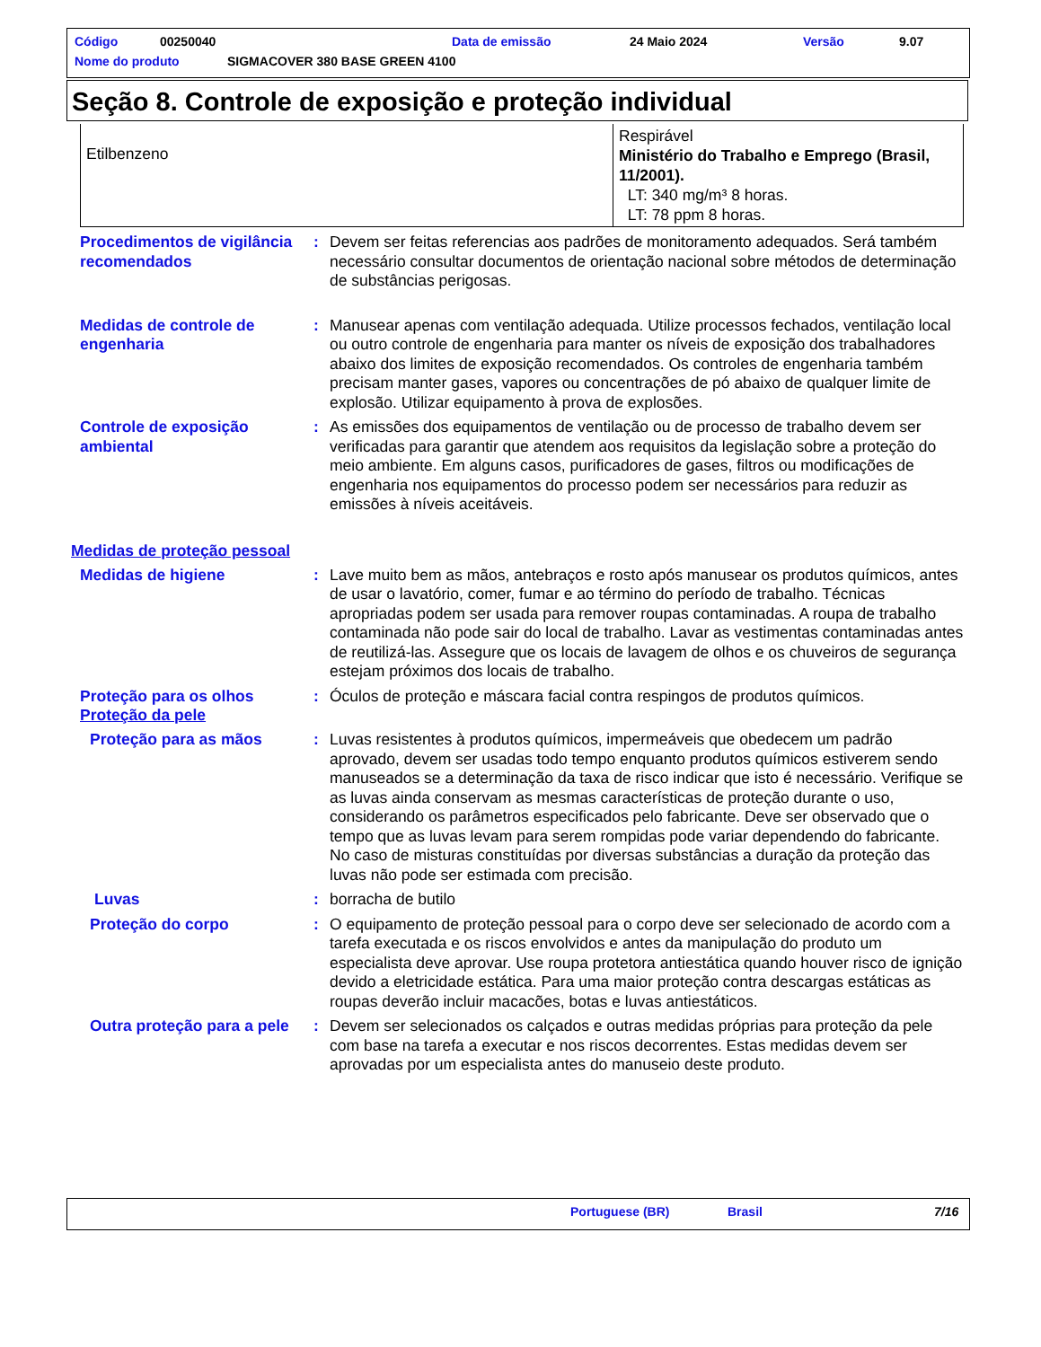Código 00250040 Data de emissão 24 Maio 2024 Versão 9.07
Nome do produto SIGMACOVER 380 BASE GREEN 4100
Seção 8. Controle de exposição e proteção individual
| Etilbenzeno | Respirável Ministério do Trabalho e Emprego (Brasil, 11/2001). LT: 340 mg/m³ 8 horas. LT: 78 ppm 8 horas. |
Procedimentos de vigilância recomendados
: Devem ser feitas referencias aos padrões de monitoramento adequados. Será também necessário consultar documentos de orientação nacional sobre métodos de determinação de substâncias perigosas.
Medidas de controle de engenharia
: Manusear apenas com ventilação adequada. Utilize processos fechados, ventilação local ou outro controle de engenharia para manter os níveis de exposição dos trabalhadores abaixo dos limites de exposição recomendados. Os controles de engenharia também precisam manter gases, vapores ou concentrações de pó abaixo de qualquer limite de explosão. Utilizar equipamento à prova de explosões.
Controle de exposição ambiental
: As emissões dos equipamentos de ventilação ou de processo de trabalho devem ser verificadas para garantir que atendem aos requisitos da legislação sobre a proteção do meio ambiente. Em alguns casos, purificadores de gases, filtros ou modificações de engenharia nos equipamentos do processo podem ser necessários para reduzir as emissões à níveis aceitáveis.
Medidas de proteção pessoal
Medidas de higiene : Lave muito bem as mãos, antebraços e rosto após manusear os produtos químicos, antes de usar o lavatório, comer, fumar e ao término do período de trabalho. Técnicas apropriadas podem ser usada para remover roupas contaminadas. A roupa de trabalho contaminada não pode sair do local de trabalho. Lavar as vestimentas contaminadas antes de reutilizá-las. Assegure que os locais de lavagem de olhos e os chuveiros de segurança estejam próximos dos locais de trabalho.
Proteção para os olhos : Óculos de proteção e máscara facial contra respingos de produtos químicos.
Proteção da pele
Proteção para as mãos : Luvas resistentes à produtos químicos, impermeáveis que obedecem um padrão aprovado, devem ser usadas todo tempo enquanto produtos químicos estiverem sendo manuseados se a determinação da taxa de risco indicar que isto é necessário. Verifique se as luvas ainda conservam as mesmas características de proteção durante o uso, considerando os parâmetros especificados pelo fabricante. Deve ser observado que o tempo que as luvas levam para serem rompidas pode variar dependendo do fabricante. No caso de misturas constituídas por diversas substâncias a duração da proteção das luvas não pode ser estimada com precisão.
Luvas : borracha de butilo
Proteção do corpo : O equipamento de proteção pessoal para o corpo deve ser selecionado de acordo com a tarefa executada e os riscos envolvidos e antes da manipulação do produto um especialista deve aprovar. Use roupa protetora antiestática quando houver risco de ignição devido a eletricidade estática. Para uma maior proteção contra descargas estáticas as roupas deverão incluir macacões, botas e luvas antiestáticos.
Outra proteção para a pele
: Devem ser selecionados os calçados e outras medidas próprias para proteção da pele com base na tarefa a executar e nos riscos decorrentes. Estas medidas devem ser aprovadas por um especialista antes do manuseio deste produto.
Portuguese (BR) Brasil 7/16